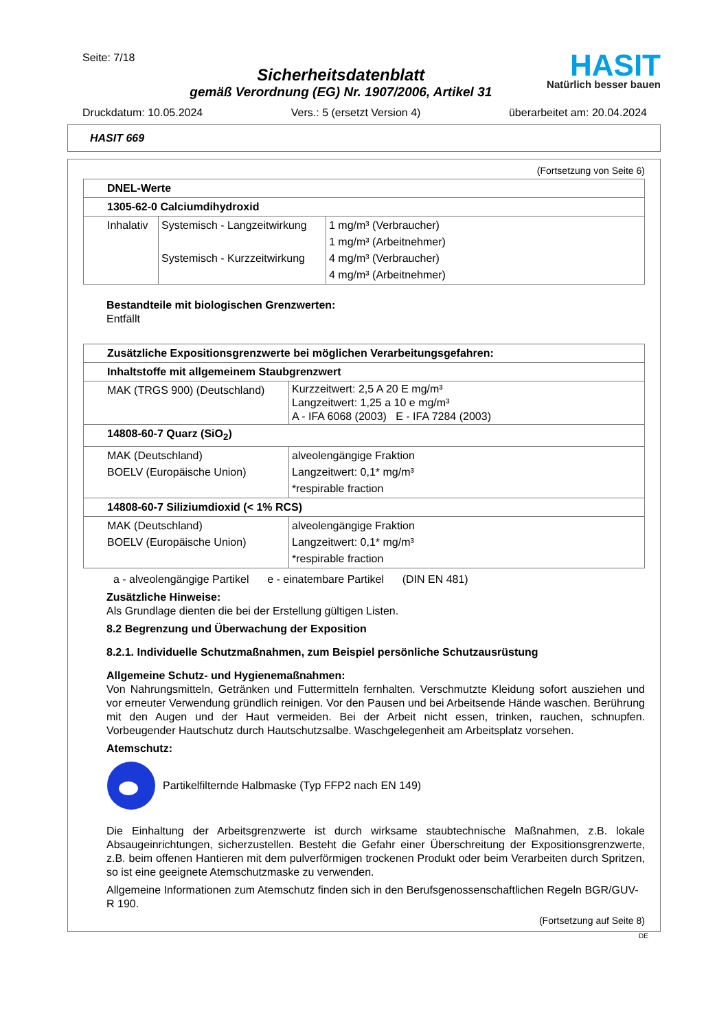Seite: 7/18
Sicherheitsdatenblatt
gemäß Verordnung (EG) Nr. 1907/2006, Artikel 31
HASIT
Natürlich besser bauen
Druckdatum: 10.05.2024 Vers.: 5 (ersetzt Version 4) überarbeitet am: 20.04.2024
HASIT 669
(Fortsetzung von Seite 6)
| DNEL-Werte | | |
| 1305-62-0 Calciumdihydroxid | | |
| Inhalativ | Systemisch - Langzeitwirkung Systemisch - Kurzzeitwirkung | 1 mg/m³ (Verbraucher) 1 mg/m³ (Arbeitnehmer) 4 mg/m³ (Verbraucher) 4 mg/m³ (Arbeitnehmer) |
Bestandteile mit biologischen Grenzwerten:
Entfällt
| Zusätzliche Expositionsgrenzwerte bei möglichen Verarbeitungsgefahren: | |
| Inhaltstoffe mit allgemeinem Staubgrenzwert | |
| MAK (TRGS 900) (Deutschland) | Kurzzeitwert: 2,5 A 20 E mg/m³ Langzeitwert: 1,25 a 10 e mg/m³ A - IFA 6068 (2003) E - IFA 7284 (2003) |
| 14808-60-7 Quarz (SiO<sub>2</sub>) | |
| MAK (Deutschland) BOELV (Europäische Union) | alveolengängige Fraktion Langzeitwert: 0,1* mg/m³ *respirable fraction |
| 14808-60-7 Siliziumdioxid (< 1% RCS) | |
| MAK (Deutschland) BOELV (Europäische Union) | alveolengängige Fraktion Langzeitwert: 0,1* mg/m³ *respirable fraction |
a - alveolengängige Partikel e - einatembare Partikel (DIN EN 481)
Zusätzliche Hinweise:
Als Grundlage dienten die bei der Erstellung gültigen Listen.
8.2 Begrenzung und Überwachung der Exposition
8.2.1. Individuelle Schutzmaßnahmen, zum Beispiel persönliche Schutzausrüstung
Allgemeine Schutz- und Hygienemaßnahmen:
Von Nahrungsmitteln, Getränken und Futtermitteln fernhalten. Verschmutzte Kleidung sofort ausziehen und vor erneuter Verwendung gründlich reinigen. Vor den Pausen und bei Arbeitsende Hände waschen. Berührung mit den Augen und der Haut vermeiden. Bei der Arbeit nicht essen, trinken, rauchen, schnupfen. Vorbeugender Hautschutz durch Hautschutzsalbe. Waschgelegenheit am Arbeitsplatz vorsehen.
Atemschutz:
Partikelfilternde Halbmaske (Typ FFP2 nach EN 149)
Die Einhaltung der Arbeitsgrenzwerte ist durch wirksame staubtechnische Maßnahmen, z.B. lokale Absaugeinrichtungen, sicherzustellen. Besteht die Gefahr einer Überschreitung der Expositionsgrenzwerte, z.B. beim offenen Hantieren mit dem pulverförmigen trockenen Produkt oder beim Verarbeiten durch Spritzen, so ist eine geeignete Atemschutzmaske zu verwenden.
Allgemeine Informationen zum Atemschutz finden sich in den Berufsgenossenschaftlichen Regeln BGR/GUV-R 190.
(Fortsetzung auf Seite 8)
DE